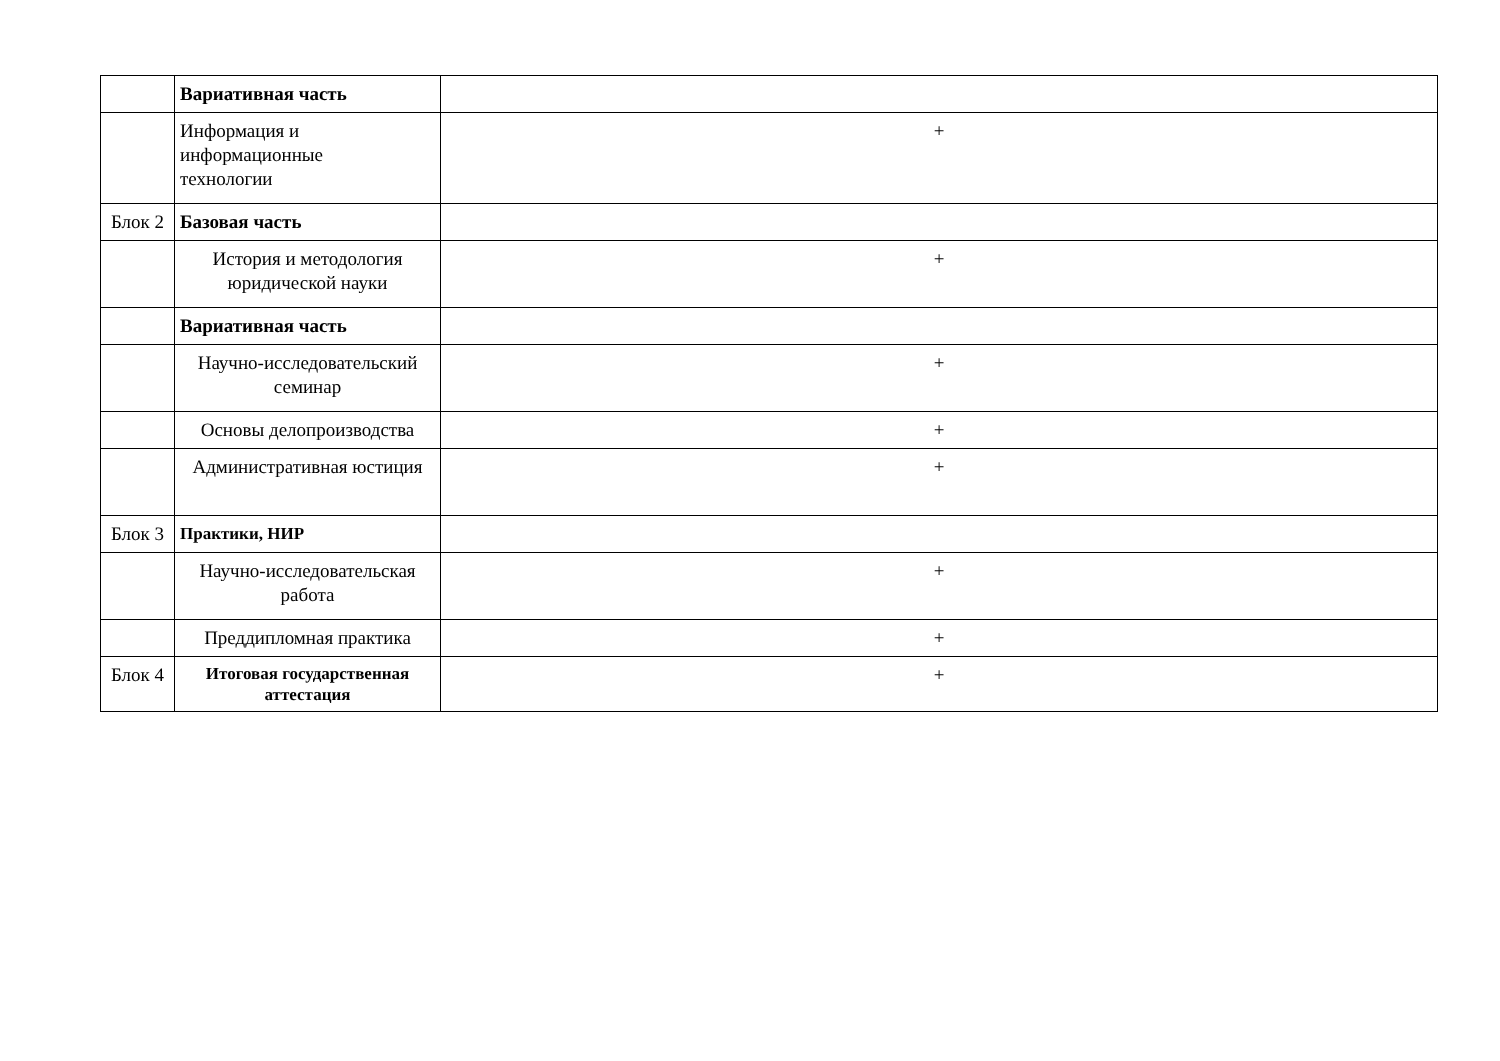| | Вариативная часть | |
| | Информация и информационные технологии | + |
| Блок 2 | Базовая часть | |
| | История и методология юридической науки | + |
| | Вариативная часть | |
| | Научно-исследовательский семинар | + |
| | Основы делопроизводства | + |
| | Административная юстиция | + |
| Блок 3 | Практики, НИР | |
| | Научно-исследовательская работа | + |
| | Преддипломная практика | + |
| Блок 4 | Итоговая государственная аттестация | + |